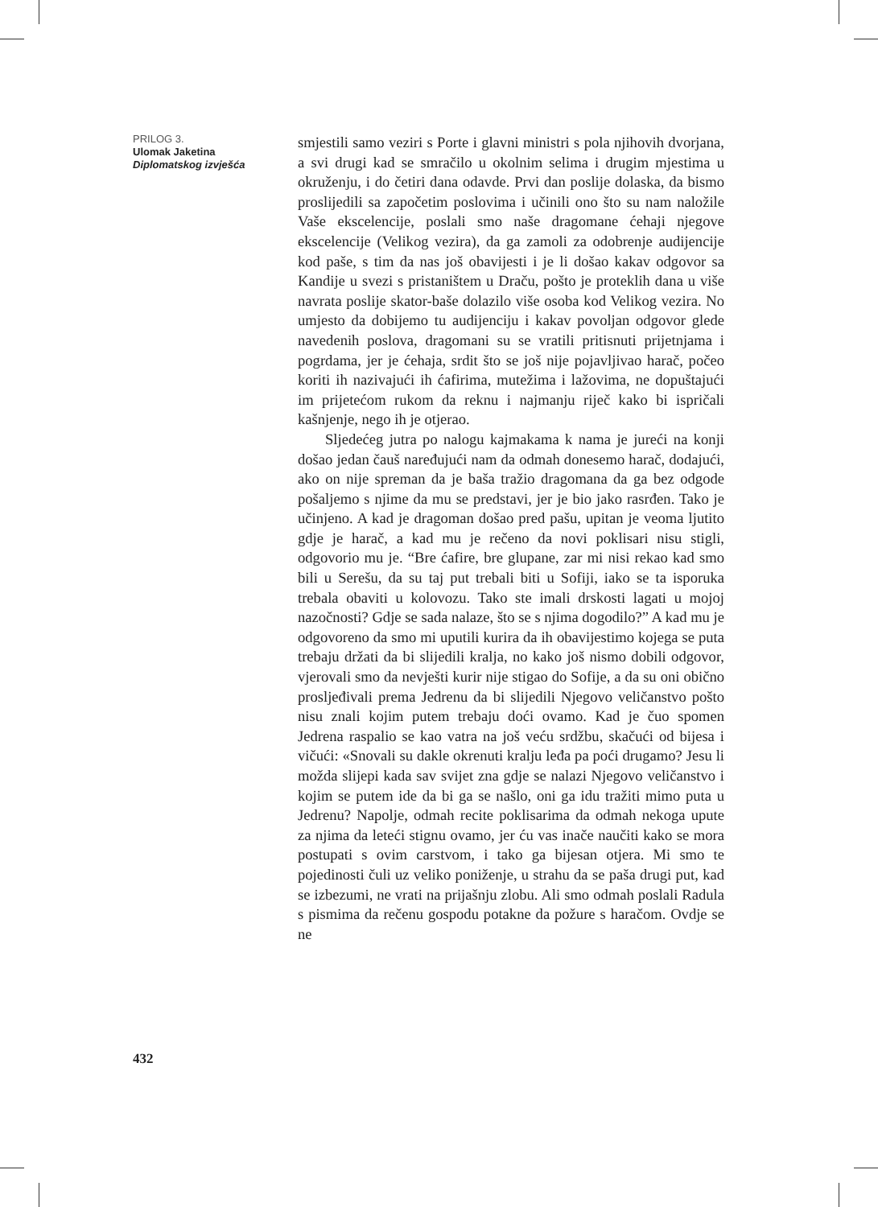PRILOG 3.
Ulomak Jaketina
Diplomatskog izvješća
432
smjestili samo veziri s Porte i glavni ministri s pola njihovih dvorjana, a svi drugi kad se smračilo u okolnim selima i drugim mjestima u okruženju, i do četiri dana odavde. Prvi dan poslije dolaska, da bismo proslijedili sa započetim poslovima i učinili ono što su nam naložile Vaše ekscelencije, poslali smo naše dragomane ćehaji njegove ekscelencije (Velikog vezira), da ga zamoli za odobrenje audijencije kod paše, s tim da nas još obavijesti i je li došao kakav odgovor sa Kandije u svezi s pristaništem u Draču, pošto je proteklih dana u više navrata poslije skator-baše dolazilo više osoba kod Velikog vezira. No umjesto da dobijemo tu audijenciju i kakav povoljan odgovor glede navedenih poslova, dragomani su se vratili pritisnuti prijetnjama i pogrdama, jer je ćehaja, srdit što se još nije pojavljivao harač, počeo koriti ih nazivajući ih ćafirima, mutežima i lažovima, ne dopuštajući im prijetećom rukom da reknu i najmanju riječ kako bi ispričali kašnjenje, nego ih je otjerao.
Sljedećeg jutra po nalogu kajmakama k nama je jureći na konji došao jedan čauš naređujući nam da odmah donesemo harač, dodajući, ako on nije spreman da je baša tražio dragomana da ga bez odgode pošaljemo s njime da mu se predstavi, jer je bio jako rasrđen. Tako je učinjeno. A kad je dragoman došao pred pašu, upitan je veoma ljutito gdje je harač, a kad mu je rečeno da novi poklisari nisu stigli, odgovorio mu je. “Bre ćafire, bre glupane, zar mi nisi rekao kad smo bili u Serešu, da su taj put trebali biti u Sofiji, iako se ta isporuka trebala obaviti u kolovozu. Tako ste imali drskosti lagati u mojoj nazočnosti? Gdje se sada nalaze, što se s njima dogodilo?” A kad mu je odgovoreno da smo mi uputili kurira da ih obavijestimo kojega se puta trebaju držati da bi slijedili kralja, no kako još nismo dobili odgovor, vjerovali smo da nevješti kurir nije stigao do Sofije, a da su oni obično prosljeđivali prema Jedrenu da bi slijedili Njegovo veličanstvo pošto nisu znali kojim putem trebaju doći ovamo. Kad je čuo spomen Jedrena raspalio se kao vatra na još veću srdžbu, skačući od bijesa i vičući: «Snovali su dakle okrenuti kralju leđa pa poći drugamo? Jesu li možda slijepi kada sav svijet zna gdje se nalazi Njegovo veličanstvo i kojim se putem ide da bi ga se našlo, oni ga idu tražiti mimo puta u Jedrenu? Napolje, odmah recite poklisarima da odmah nekoga upute za njima da leteći stignu ovamo, jer ću vas inače naučiti kako se mora postupati s ovim carstvom, i tako ga bijesan otjera. Mi smo te pojedinosti čuli uz veliko poniženje, u strahu da se paša drugi put, kad se izbezumi, ne vrati na prijašnju zlobu. Ali smo odmah poslali Radula s pismima da rečenu gospodu potakne da požure s haračom. Ovdje se ne